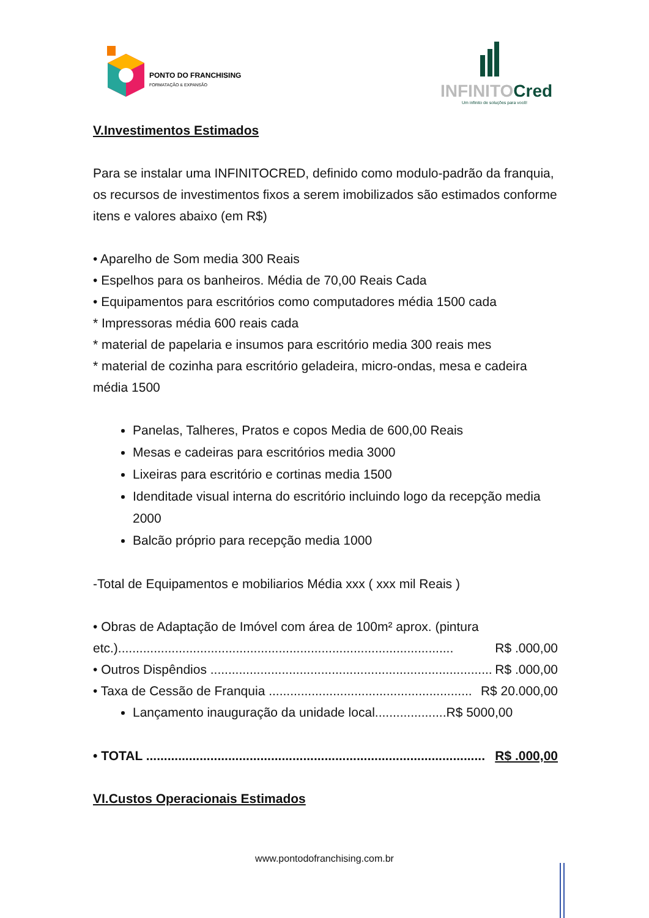PONTO DO FRANCHISING
FORMATAÇÃO & EXPANSÃO
INFINITOCred
Um infinito de soluções para você!
V.Investimentos Estimados
Para se instalar uma INFINITOCRED, definido como modulo-padrão da franquia, os recursos de investimentos fixos a serem imobilizados são estimados conforme itens e valores abaixo (em R$)
• Aparelho de Som media 300 Reais
• Espelhos para os banheiros. Média de 70,00 Reais Cada
• Equipamentos para escritórios como computadores média 1500 cada
* Impressoras média 600 reais cada
* material de papelaria e insumos para escritório media 300 reais mes
* material de cozinha para escritório geladeira, micro-ondas, mesa e cadeira média 1500
Panelas, Talheres, Pratos e copos Media de 600,00 Reais
Mesas e cadeiras para escritórios media 3000
Lixeiras para escritório e cortinas media 1500
Idenditade visual interna do escritório incluindo logo da recepção media 2000
Balcão próprio para recepção media 1000
-Total de Equipamentos e mobiliarios Média xxx ( xxx mil Reais )
• Obras de Adaptação de Imóvel com área de 100m² aprox. (pintura
etc.).............................................................................................. R$ .000,00
• Outros Dispêndios ............................................................................... R$ .000,00
• Taxa de Cessão de Franquia ......................................................... R$ 20.000,00
Lançamento inauguração da unidade local....................R$ 5000,00
• TOTAL ............................................................................................... R$ .000,00
VI.Custos Operacionais Estimados
www.pontodofranchising.com.br